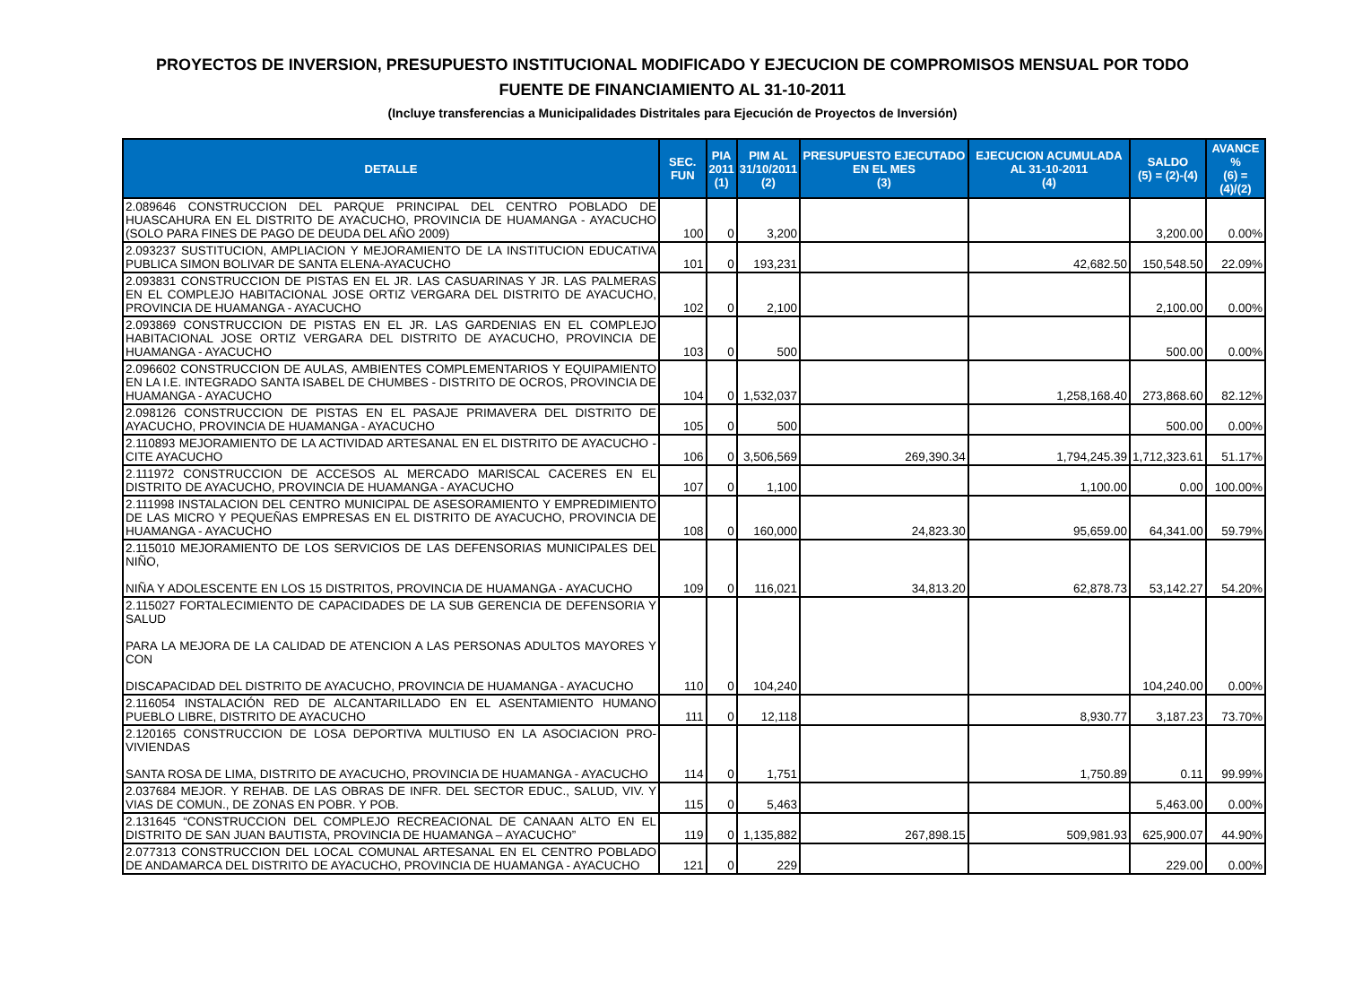PROYECTOS DE INVERSION, PRESUPUESTO INSTITUCIONAL MODIFICADO Y EJECUCION DE COMPROMISOS MENSUAL POR TODO FUENTE DE FINANCIAMIENTO AL 31-10-2011
(Incluye transferencias a Municipalidades Distritales para Ejecución de Proyectos de Inversión)
| DETALLE | SEC. FUN | PIA 2011 (1) | PIM AL 31/10/2011 (2) | PRESUPUESTO EJECUTADO EN EL MES (3) | EJECUCION ACUMULADA AL 31-10-2011 (4) | SALDO (5) = (2)-(4) | AVANCE % (6) = (4)/(2) |
| --- | --- | --- | --- | --- | --- | --- | --- |
| 2.089646 CONSTRUCCION DEL PARQUE PRINCIPAL DEL CENTRO POBLADO DE HUASCAHURA EN EL DISTRITO DE AYACUCHO, PROVINCIA DE HUAMANGA - AYACUCHO (SOLO PARA FINES DE PAGO DE DEUDA DEL AÑO 2009) | 100 | 0 | 3,200 | | | 3,200.00 | 0.00% |
| 2.093237 SUSTITUCION, AMPLIACION Y MEJORAMIENTO DE LA INSTITUCION EDUCATIVA PUBLICA SIMON BOLIVAR DE SANTA ELENA-AYACUCHO | 101 | 0 | 193,231 | | 42,682.50 | 150,548.50 | 22.09% |
| 2.093831 CONSTRUCCION DE PISTAS EN EL JR. LAS CASUARINAS Y JR. LAS PALMERAS EN EL COMPLEJO HABITACIONAL JOSE ORTIZ VERGARA DEL DISTRITO DE AYACUCHO, PROVINCIA DE HUAMANGA - AYACUCHO | 102 | 0 | 2,100 | | | 2,100.00 | 0.00% |
| 2.093869 CONSTRUCCION DE PISTAS EN EL JR. LAS GARDENIAS EN EL COMPLEJO HABITACIONAL JOSE ORTIZ VERGARA DEL DISTRITO DE AYACUCHO, PROVINCIA DE HUAMANGA - AYACUCHO | 103 | 0 | 500 | | | 500.00 | 0.00% |
| 2.096602 CONSTRUCCION DE AULAS, AMBIENTES COMPLEMENTARIOS Y EQUIPAMIENTO EN LA I.E. INTEGRADO SANTA ISABEL DE CHUMBES - DISTRITO DE OCROS, PROVINCIA DE HUAMANGA - AYACUCHO | 104 | 0 | 1,532,037 | | 1,258,168.40 | 273,868.60 | 82.12% |
| 2.098126 CONSTRUCCION DE PISTAS EN EL PASAJE PRIMAVERA DEL DISTRITO DE AYACUCHO, PROVINCIA DE HUAMANGA - AYACUCHO | 105 | 0 | 500 | | | 500.00 | 0.00% |
| 2.110893 MEJORAMIENTO DE LA ACTIVIDAD ARTESANAL EN EL DISTRITO DE AYACUCHO - CITE AYACUCHO | 106 | 0 | 3,506,569 | 269,390.34 | 1,794,245.39 | 1,712,323.61 | 51.17% |
| 2.111972 CONSTRUCCION DE ACCESOS AL MERCADO MARISCAL CACERES EN EL DISTRITO DE AYACUCHO, PROVINCIA DE HUAMANGA - AYACUCHO | 107 | 0 | 1,100 | | 1,100.00 | 0.00 | 100.00% |
| 2.111998 INSTALACION DEL CENTRO MUNICIPAL DE ASESORAMIENTO Y EMPREDIMIENTO DE LAS MICRO Y PEQUEÑAS EMPRESAS EN EL DISTRITO DE AYACUCHO, PROVINCIA DE HUAMANGA - AYACUCHO | 108 | 0 | 160,000 | 24,823.30 | 95,659.00 | 64,341.00 | 59.79% |
| 2.115010 MEJORAMIENTO DE LOS SERVICIOS DE LAS DEFENSORIAS MUNICIPALES DEL NIÑO, NIÑA Y ADOLESCENTE EN LOS 15 DISTRITOS, PROVINCIA DE HUAMANGA - AYACUCHO | 109 | 0 | 116,021 | 34,813.20 | 62,878.73 | 53,142.27 | 54.20% |
| 2.115027 FORTALECIMIENTO DE CAPACIDADES DE LA SUB GERENCIA DE DEFENSORIA Y SALUD PARA LA MEJORA DE LA CALIDAD DE ATENCION A LAS PERSONAS ADULTOS MAYORES Y CON DISCAPACIDAD DEL DISTRITO DE AYACUCHO, PROVINCIA DE HUAMANGA - AYACUCHO | 110 | 0 | 104,240 | | | 104,240.00 | 0.00% |
| 2.116054 INSTALACIÓN RED DE ALCANTARILLADO EN EL ASENTAMIENTO HUMANO PUEBLO LIBRE, DISTRITO DE AYACUCHO | 111 | 0 | 12,118 | | 8,930.77 | 3,187.23 | 73.70% |
| 2.120165 CONSTRUCCION DE LOSA DEPORTIVA MULTIUSO EN LA ASOCIACION PRO-VIVIENDAS SANTA ROSA DE LIMA, DISTRITO DE AYACUCHO, PROVINCIA DE HUAMANGA - AYACUCHO | 114 | 0 | 1,751 | | 1,750.89 | 0.11 | 99.99% |
| 2.037684 MEJOR. Y REHAB. DE LAS OBRAS DE INFR. DEL SECTOR EDUC., SALUD, VIV. Y VIAS DE COMUN., DE ZONAS EN POBR. Y POB. | 115 | 0 | 5,463 | | | 5,463.00 | 0.00% |
| 2.131645 “CONSTRUCCION DEL COMPLEJO RECREACIONAL DE CANAAN ALTO EN EL DISTRITO DE SAN JUAN BAUTISTA, PROVINCIA DE HUAMANGA – AYACUCHO” | 119 | 0 | 1,135,882 | 267,898.15 | 509,981.93 | 625,900.07 | 44.90% |
| 2.077313 CONSTRUCCION DEL LOCAL COMUNAL ARTESANAL EN EL CENTRO POBLADO DE ANDAMARCA DEL DISTRITO DE AYACUCHO, PROVINCIA DE HUAMANGA - AYACUCHO | 121 | 0 | 229 | | | 229.00 | 0.00% |